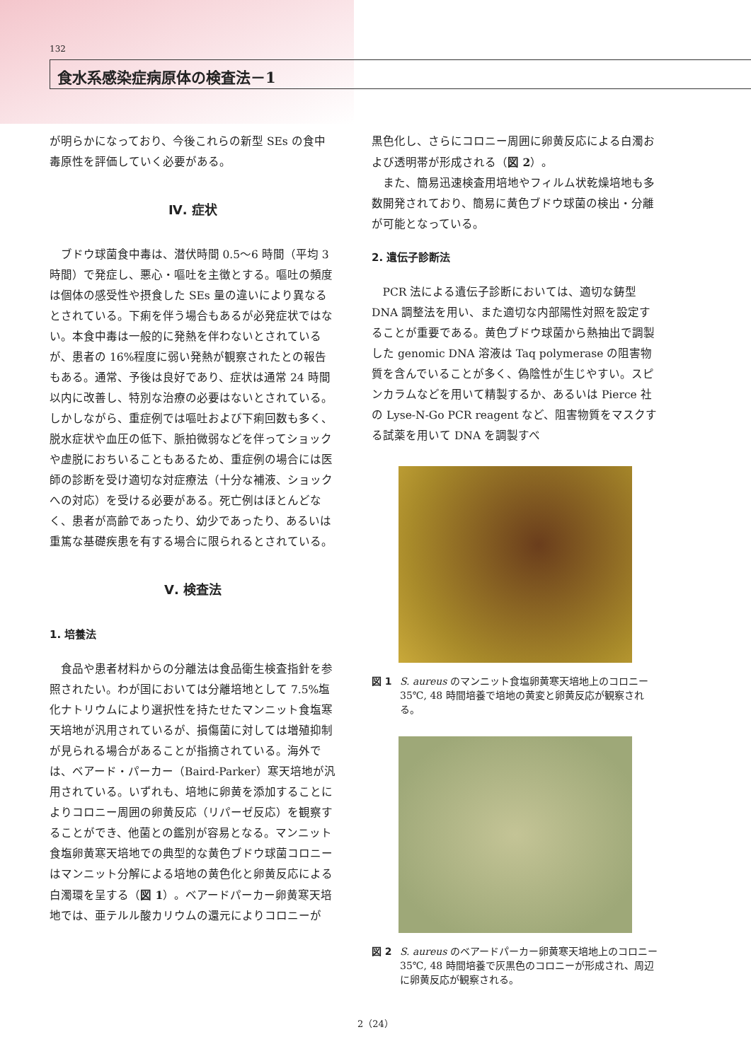132
食水系感染症病原体の検査法－1
が明らかになっており、今後これらの新型 SEs の食中毒原性を評価していく必要がある。
Ⅳ. 症状
ブドウ球菌食中毒は、潜伏時間 0.5～6 時間（平均 3 時間）で発症し、悪心・嘔吐を主徴とする。嘔吐の頻度は個体の感受性や摂食した SEs 量の違いにより異なるとされている。下痢を伴う場合もあるが必発症状ではない。本食中毒は一般的に発熱を伴わないとされているが、患者の 16%程度に弱い発熱が観察されたとの報告もある。通常、予後は良好であり、症状は通常 24 時間以内に改善し、特別な治療の必要はないとされている。しかしながら、重症例では嘔吐および下痢回数も多く、脱水症状や血圧の低下、脈拍微弱などを伴ってショックや虚脱におちいることもあるため、重症例の場合には医師の診断を受け適切な対症療法（十分な補液、ショックへの対応）を受ける必要がある。死亡例はほとんどなく、患者が高齢であったり、幼少であったり、あるいは重篤な基礎疾患を有する場合に限られるとされている。
Ⅴ. 検査法
1. 培養法
食品や患者材料からの分離法は食品衛生検査指針を参照されたい。わが国においては分離培地として 7.5%塩化ナトリウムにより選択性を持たせたマンニット食塩寒天培地が汎用されているが、損傷菌に対しては増殖抑制が見られる場合があることが指摘されている。海外では、ベアード・パーカー（Baird-Parker）寒天培地が汎用されている。いずれも、培地に卵黄を添加することによりコロニー周囲の卵黄反応（リパーゼ反応）を観察することができ、他菌との鑑別が容易となる。マンニット食塩卵黄寒天培地での典型的な黄色ブドウ球菌コロニーはマンニット分解による培地の黄色化と卵黄反応による白濁環を呈する（図 1）。ベアードパーカー卵黄寒天培地では、亜テルル酸カリウムの還元によりコロニーが
黒色化し、さらにコロニー周囲に卵黄反応による白濁および透明帯が形成される（図 2）。
また、簡易迅速検査用培地やフィルム状乾燥培地も多数開発されており、簡易に黄色ブドウ球菌の検出・分離が可能となっている。
2. 遺伝子診断法
PCR 法による遺伝子診断においては、適切な鋳型 DNA 調整法を用い、また適切な内部陽性対照を設定することが重要である。黄色ブドウ球菌から熱抽出で調製した genomic DNA 溶液は Taq polymerase の阻害物質を含んでいることが多く、偽陰性が生じやすい。スピンカラムなどを用いて精製するか、あるいは Pierce 社の Lyse-N-Go PCR reagent など、阻害物質をマスクする試薬を用いて DNA を調製すべ
図 1 S. aureus のマンニット食塩卵黄寒天培地上のコロニー 35℃, 48 時間培養で培地の黄変と卵黄反応が観察される。
図 2 S. aureus のベアードパーカー卵黄寒天培地上のコロニー 35℃, 48 時間培養で灰黒色のコロニーが形成され、周辺に卵黄反応が観察される。
2（24）